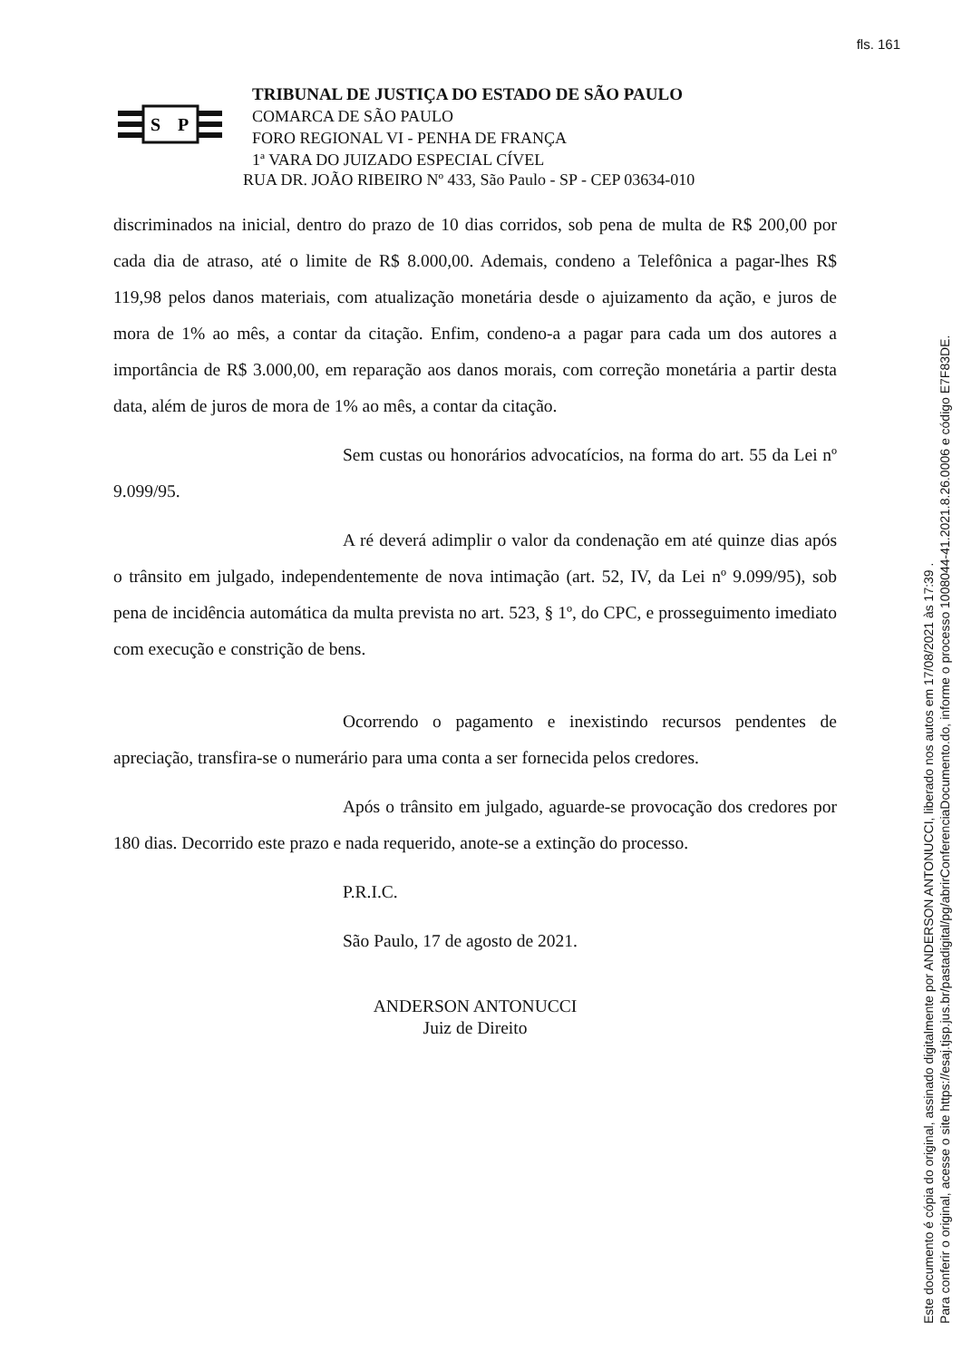fls. 161
S
P
TRIBUNAL DE JUSTIÇA DO ESTADO DE SÃO PAULO
COMARCA DE SÃO PAULO
FORO REGIONAL VI - PENHA DE FRANÇA
1ª VARA DO JUIZADO ESPECIAL CÍVEL
RUA DR. JOÃO RIBEIRO Nº 433, São Paulo - SP - CEP 03634-010
discriminados na inicial, dentro do prazo de 10 dias corridos, sob pena de multa de R$ 200,00 por cada dia de atraso, até o limite de R$ 8.000,00. Ademais, condeno a Telefônica a pagar-lhes R$ 119,98 pelos danos materiais, com atualização monetária desde o ajuizamento da ação, e juros de mora de 1% ao mês, a contar da citação. Enfim, condeno-a a pagar para cada um dos autores a importância de R$ 3.000,00, em reparação aos danos morais, com correção monetária a partir desta data, além de juros de mora de 1% ao mês, a contar da citação.
Sem custas ou honorários advocatícios, na forma do art. 55 da Lei nº 9.099/95.
A ré deverá adimplir o valor da condenação em até quinze dias após o trânsito em julgado, independentemente de nova intimação (art. 52, IV, da Lei nº 9.099/95), sob pena de incidência automática da multa prevista no art. 523, § 1º, do CPC, e prosseguimento imediato com execução e constrição de bens.
Ocorrendo o pagamento e inexistindo recursos pendentes de apreciação, transfira-se o numerário para uma conta a ser fornecida pelos credores.
Após o trânsito em julgado, aguarde-se provocação dos credores por 180 dias. Decorrido este prazo e nada requerido, anote-se a extinção do processo.
P.R.I.C.
São Paulo, 17 de agosto de 2021.
ANDERSON ANTONUCCI
Juiz de Direito
Este documento é cópia do original, assinado digitalmente por ANDERSON ANTONUCCI, liberado nos autos em 17/08/2021 às 17:39 .
Para conferir o original, acesse o site https://esaj.tjsp.jus.br/pastadigital/pg/abrirConferenciaDocumento.do, informe o processo 1008044-41.2021.8.26.0006 e código E7F83DE.